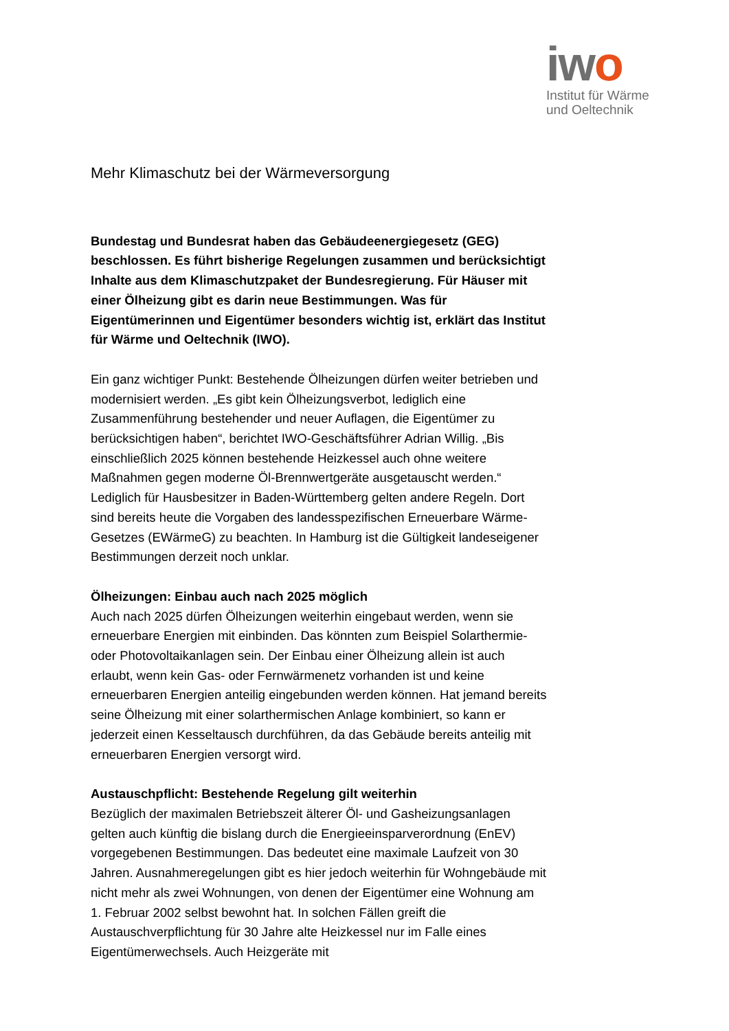iwo
Institut für Wärme
und Oeltechnik
Mehr Klimaschutz bei der Wärmeversorgung
Bundestag und Bundesrat haben das Gebäudeenergiegesetz (GEG) beschlossen. Es führt bisherige Regelungen zusammen und berücksichtigt Inhalte aus dem Klimaschutzpaket der Bundesregierung. Für Häuser mit einer Ölheizung gibt es darin neue Bestimmungen. Was für Eigentümerinnen und Eigentümer besonders wichtig ist, erklärt das Institut für Wärme und Oeltechnik (IWO).
Ein ganz wichtiger Punkt: Bestehende Ölheizungen dürfen weiter betrieben und modernisiert werden. „Es gibt kein Ölheizungsverbot, lediglich eine Zusammenführung bestehender und neuer Auflagen, die Eigentümer zu berücksichtigen haben“, berichtet IWO-Geschäftsführer Adrian Willig. „Bis einschließlich 2025 können bestehende Heizkessel auch ohne weitere Maßnahmen gegen moderne Öl-Brennwertgeräte ausgetauscht werden.“ Lediglich für Hausbesitzer in Baden-Württemberg gelten andere Regeln. Dort sind bereits heute die Vorgaben des landesspezifischen Erneuerbare Wärme-Gesetzes (EWärmeG) zu beachten. In Hamburg ist die Gültigkeit landeseigener Bestimmungen derzeit noch unklar.
Ölheizungen: Einbau auch nach 2025 möglich
Auch nach 2025 dürfen Ölheizungen weiterhin eingebaut werden, wenn sie erneuerbare Energien mit einbinden. Das könnten zum Beispiel Solarthermie- oder Photovoltaikanlagen sein. Der Einbau einer Ölheizung allein ist auch erlaubt, wenn kein Gas- oder Fernwärmenetz vorhanden ist und keine erneuerbaren Energien anteilig eingebunden werden können. Hat jemand bereits seine Ölheizung mit einer solarthermischen Anlage kombiniert, so kann er jederzeit einen Kesseltausch durchführen, da das Gebäude bereits anteilig mit erneuerbaren Energien versorgt wird.
Austauschpflicht: Bestehende Regelung gilt weiterhin
Bezüglich der maximalen Betriebszeit älterer Öl- und Gasheizungsanlagen gelten auch künftig die bislang durch die Energieeinsparverordnung (EnEV) vorgegebenen Bestimmungen. Das bedeutet eine maximale Laufzeit von 30 Jahren. Ausnahmeregelungen gibt es hier jedoch weiterhin für Wohngebäude mit nicht mehr als zwei Wohnungen, von denen der Eigentümer eine Wohnung am 1. Februar 2002 selbst bewohnt hat. In solchen Fällen greift die Austauschverpflichtung für 30 Jahre alte Heizkessel nur im Falle eines Eigentümerwechsels. Auch Heizgeräte mit